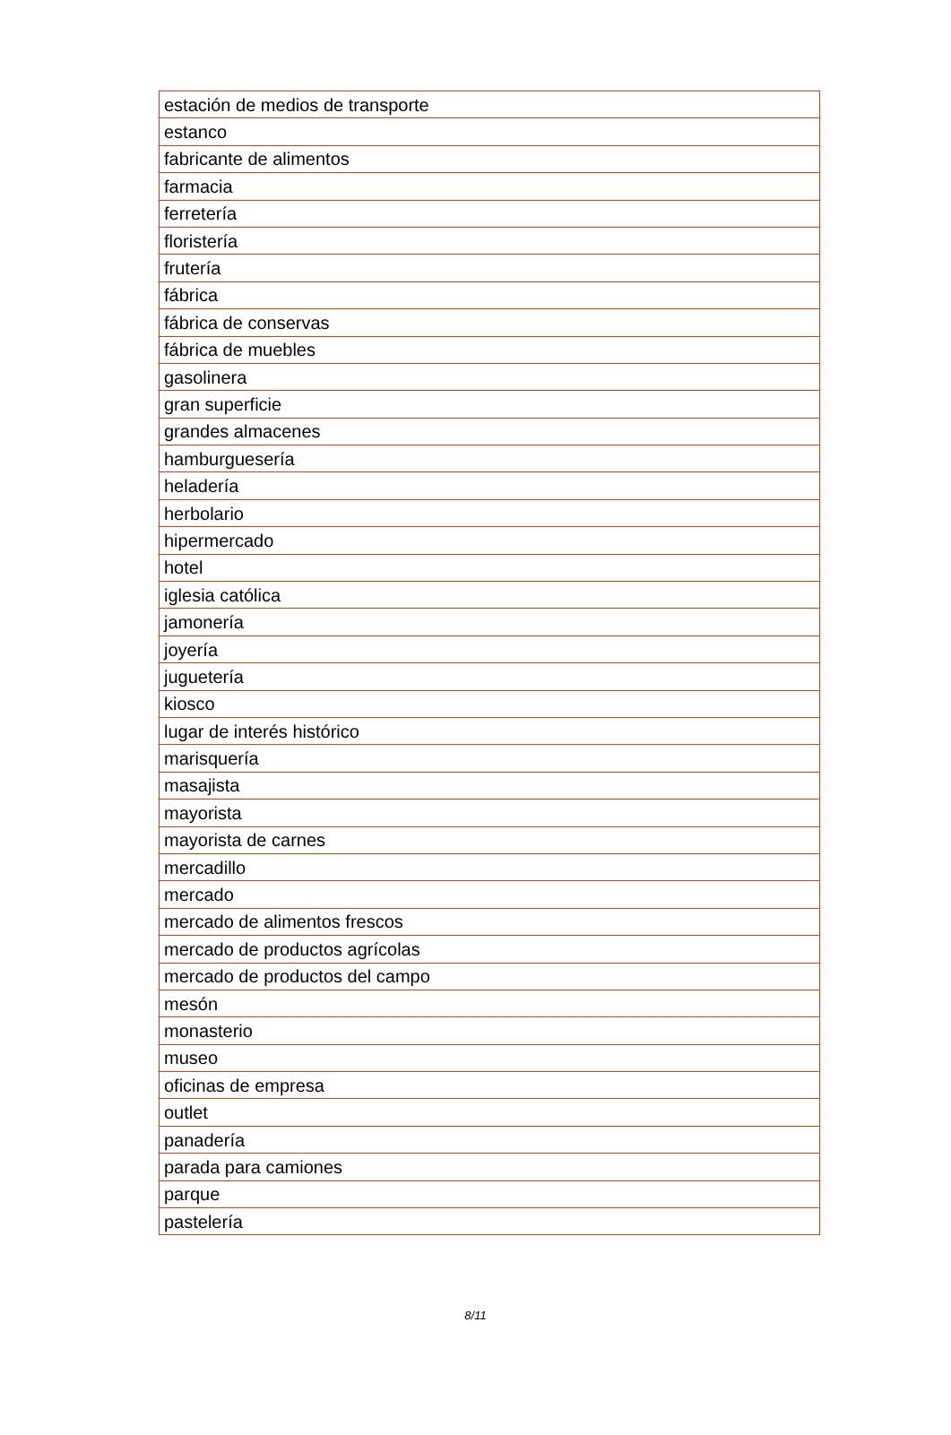| estación de medios de transporte |
| estanco |
| fabricante de alimentos |
| farmacia |
| ferretería |
| floristería |
| frutería |
| fábrica |
| fábrica de conservas |
| fábrica de muebles |
| gasolinera |
| gran superficie |
| grandes almacenes |
| hamburguesería |
| heladería |
| herbolario |
| hipermercado |
| hotel |
| iglesia católica |
| jamonería |
| joyería |
| juguetería |
| kiosco |
| lugar de interés histórico |
| marisquería |
| masajista |
| mayorista |
| mayorista de carnes |
| mercadillo |
| mercado |
| mercado de alimentos frescos |
| mercado de productos agrícolas |
| mercado de productos del campo |
| mesón |
| monasterio |
| museo |
| oficinas de empresa |
| outlet |
| panadería |
| parada para camiones |
| parque |
| pastelería |
8/11